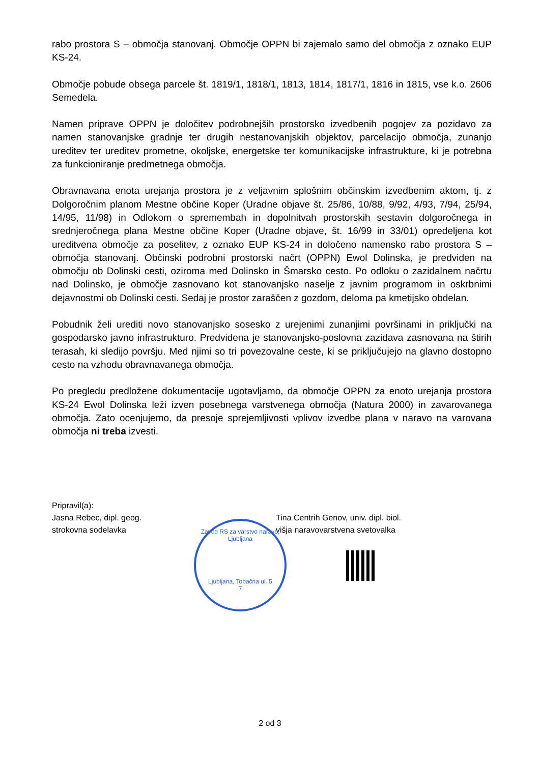rabo prostora S – območja stanovanj. Območje OPPN bi zajemalo samo del območja z oznako EUP KS-24.
Območje pobude obsega parcele št. 1819/1, 1818/1, 1813, 1814, 1817/1, 1816 in 1815, vse k.o. 2606 Semedela.
Namen priprave OPPN je določitev podrobnejših prostorsko izvedbenih pogojev za pozidavo za namen stanovanjske gradnje ter drugih nestanovanjskih objektov, parcelacijo območja, zunanjo ureditev ter ureditev prometne, okoljske, energetske ter komunikacijske infrastrukture, ki je potrebna za funkcioniranje predmetnega območja.
Obravnavana enota urejanja prostora je z veljavnim splošnim občinskim izvedbenim aktom, tj. z Dolgoročnim planom Mestne občine Koper (Uradne objave št. 25/86, 10/88, 9/92, 4/93, 7/94, 25/94, 14/95, 11/98) in Odlokom o spremembah in dopolnitvah prostorskih sestavin dolgoročnega in srednjeročnega plana Mestne občine Koper (Uradne objave, št. 16/99 in 33/01) opredeljena kot ureditvena območje za poselitev, z oznako EUP KS-24 in določeno namensko rabo prostora S – območja stanovanj. Občinski podrobni prostorski načrt (OPPN) Ewol Dolinska, je predviden na območju ob Dolinski cesti, oziroma med Dolinsko in Šmarsko cesto. Po odloku o zazidalnem načrtu nad Dolinsko, je območje zasnovano kot stanovanjsko naselje z javnim programom in oskrbnimi dejavnostmi ob Dolinski cesti. Sedaj je prostor zaraščen z gozdom, deloma pa kmetijsko obdelan.
Pobudnik želi urediti novo stanovanjsko sosesko z urejenimi zunanjimi površinami in priključki na gospodarsko javno infrastrukturo. Predvidena je stanovanjsko-poslovna zazidava zasnovana na štirih terasah, ki sledijo površju. Med njimi so tri povezovalne ceste, ki se priključujejo na glavno dostopno cesto na vzhodu obravnavanega območja.
Po pregledu predložene dokumentacije ugotavljamo, da območje OPPN za enoto urejanja prostora KS-24 Ewol Dolinska leži izven posebnega varstvenega območja (Natura 2000) in zavarovanega območja. Zato ocenjujemo, da presoje sprejemljivosti vplivov izvedbe plana v naravo na varovana območja ni treba izvesti.
Pripravil(a):
Jasna Rebec, dipl. geog.
strokovna sodelavka
Tina Centrih Genov, univ. dipl. biol.
višja naravovarstvena svetovalka
Zavod RS za varstvo narave, Ljubljana
Ljubljana, Tobačna ul. 5
7
2 od 3